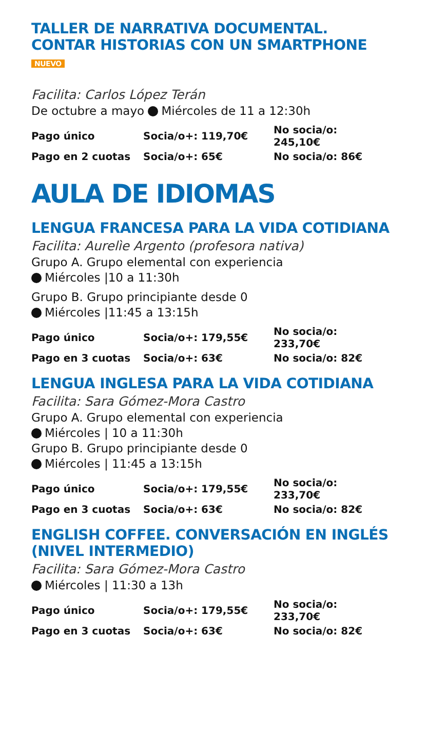TALLER DE NARRATIVA DOCUMENTAL. CONTAR HISTORIAS CON UN SMARTPHONE NUEVO
Facilita: Carlos López Terán
De octubre a mayo Miércoles de 11 a 12:30h
| Pago único | Socia/o+: 119,70€ | No socia/o: 245,10€ |
| Pago en 2 cuotas | Socia/o+: 65€ | No socia/o: 86€ |
AULA DE IDIOMAS
LENGUA FRANCESA PARA LA VIDA COTIDIANA
Facilita: Aurelìe Argento (profesora nativa)
Grupo A. Grupo elemental con experiencia
Miércoles |10 a 11:30h
Grupo B. Grupo principiante desde 0
Miércoles |11:45 a 13:15h
| Pago único | Socia/o+: 179,55€ | No socia/o: 233,70€ |
| Pago en 3 cuotas | Socia/o+: 63€ | No socia/o: 82€ |
LENGUA INGLESA PARA LA VIDA COTIDIANA
Facilita: Sara Gómez-Mora Castro
Grupo A. Grupo elemental con experiencia
Miércoles | 10 a 11:30h
Grupo B. Grupo principiante desde 0
Miércoles | 11:45 a 13:15h
| Pago único | Socia/o+: 179,55€ | No socia/o: 233,70€ |
| Pago en 3 cuotas | Socia/o+: 63€ | No socia/o: 82€ |
ENGLISH COFFEE. CONVERSACIÓN EN INGLÉS (NIVEL INTERMEDIO)
Facilita: Sara Gómez-Mora Castro
Miércoles | 11:30 a 13h
| Pago único | Socia/o+: 179,55€ | No socia/o: 233,70€ |
| Pago en 3 cuotas | Socia/o+: 63€ | No socia/o: 82€ |